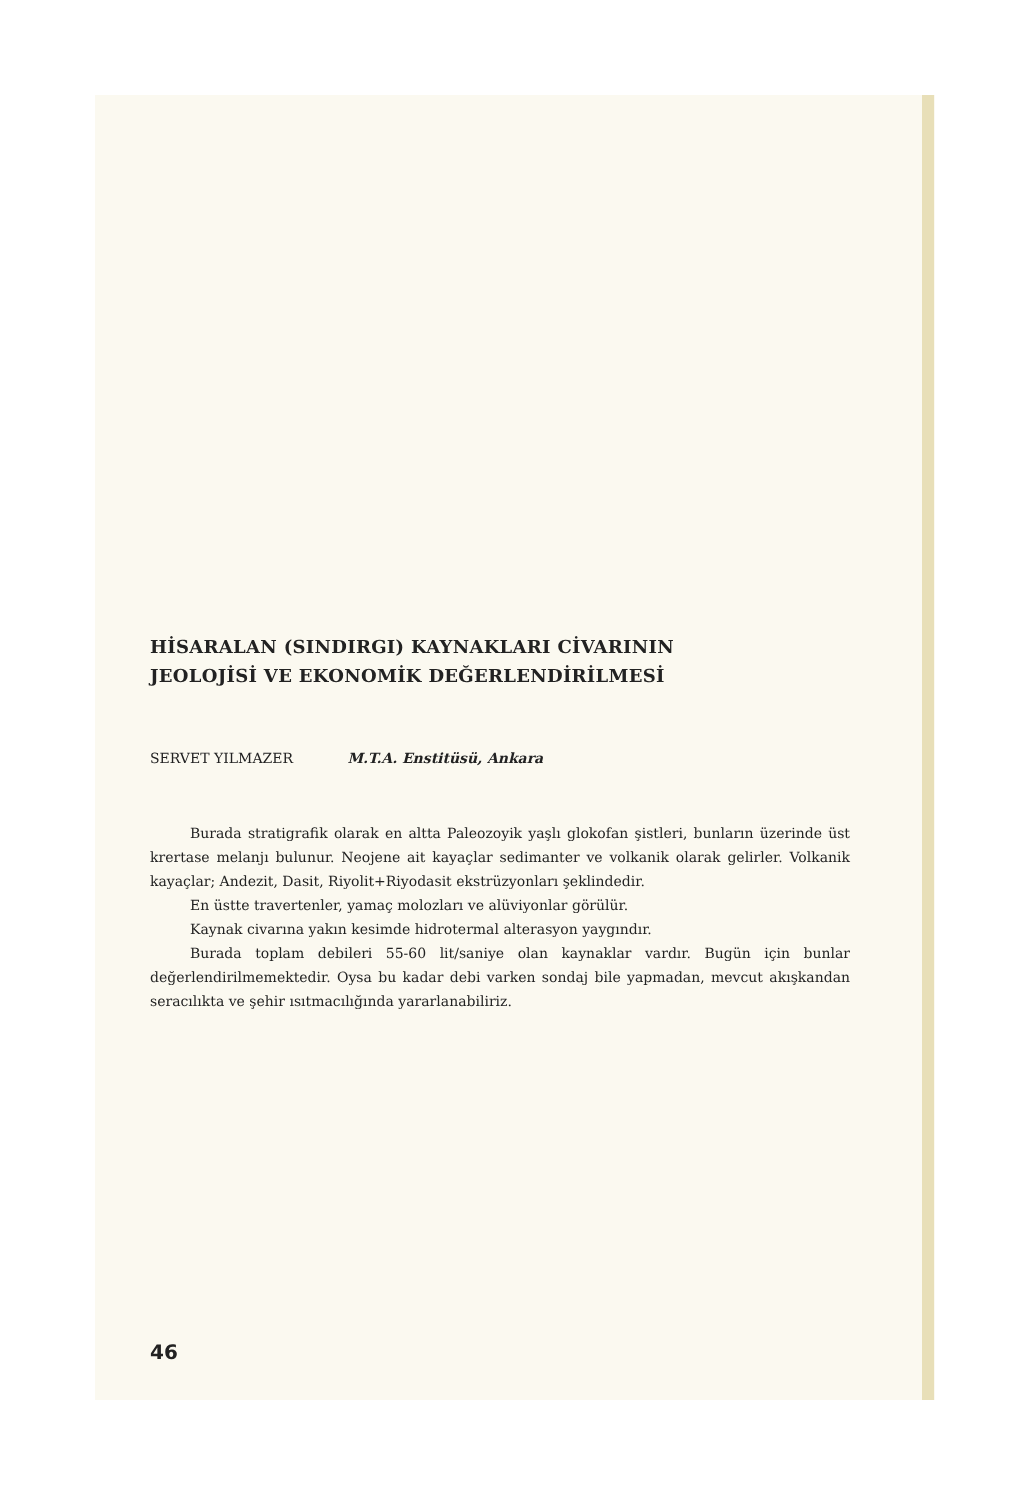HİSARALAN (SINDIRGI) KAYNAKLARI CİVARININ
JEOLOJİSİ VE EKONOMİK DEĞERLENDİRİLMESİ
SERVET YILMAZER M.T.A. Enstitüsü, Ankara
Burada stratigrafik olarak en altta Paleozoyik yaşlı glokofan şistleri, bunların üzerinde üst krertase melanjı bulunur. Neojene ait kayaçlar sedimanter ve volkanik olarak gelirler. Volkanik kayaçlar; Andezit, Dasit, Riyolit+Riyodasit ekstrüzyonları şeklindedir.
En üstte travertenler, yamaç molozları ve alüviyonlar görülür.
Kaynak civarına yakın kesimde hidrotermal alterasyon yaygındır.
Burada toplam debileri 55-60 lit/saniye olan kaynaklar vardır. Bugün için bunlar değerlendirilmemektedir. Oysa bu kadar debi varken sondaj bile yapmadan, mevcut akışkandan seracılıkta ve şehir ısıtmacılığında yararlanabiliriz.
46